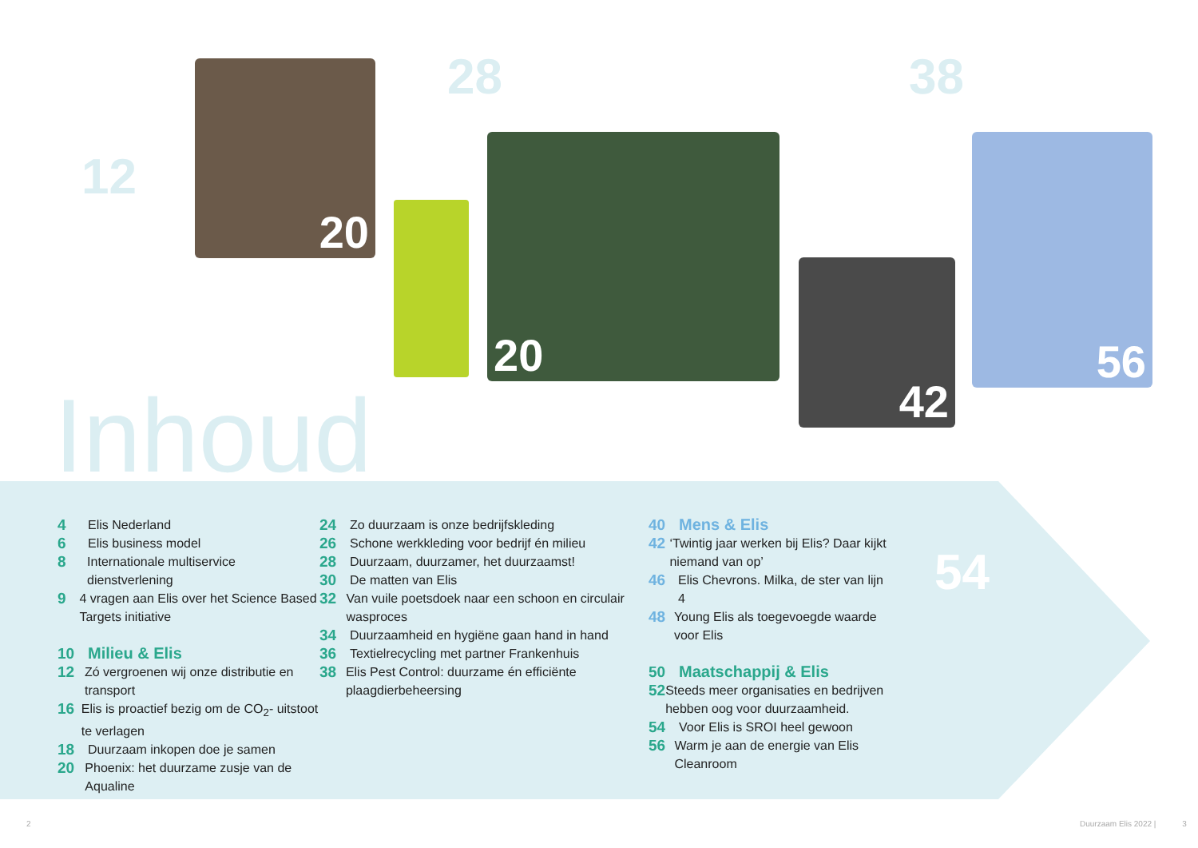20 28
20
38
12
42
56
Inhoud
54
4 Elis Nederland
6 Elis business model
8 Internationale multiservice dienstverlening
9 4 vragen aan Elis over het Science Based Targets initiative
10 Milieu & Elis
12 Zó vergroenen wij onze distributie en transport
16 Elis is proactief bezig om de CO<sub>2</sub>- uitstoot te verlagen
18 Duurzaam inkopen doe je samen
20 Phoenix: het duurzame zusje van de Aqualine
24 Zo duurzaam is onze bedrijfskleding
26 Schone werkkleding voor bedrijf én milieu
28 Duurzaam, duurzamer, het duurzaamst!
30 De matten van Elis
32 Van vuile poetsdoek naar een schoon en circulair wasproces
34 Duurzaamheid en hygiëne gaan hand in hand
36 Textielrecycling met partner Frankenhuis
38 Elis Pest Control: duurzame én efficiënte plaagdierbeheersing
40 Mens & Elis
42 ‘Twintig jaar werken bij Elis? Daar kijkt niemand van op’
46 Elis Chevrons. Milka, de ster van lijn 4
48 Young Elis als toegevoegde waarde voor Elis
50 Maatschappij & Elis
52 Steeds meer organisaties en bedrijven hebben oog voor duurzaamheid.
54 Voor Elis is SROI heel gewoon
56 Warm je aan de energie van Elis Cleanroom
2 Duurzaam Elis 2022 | 3